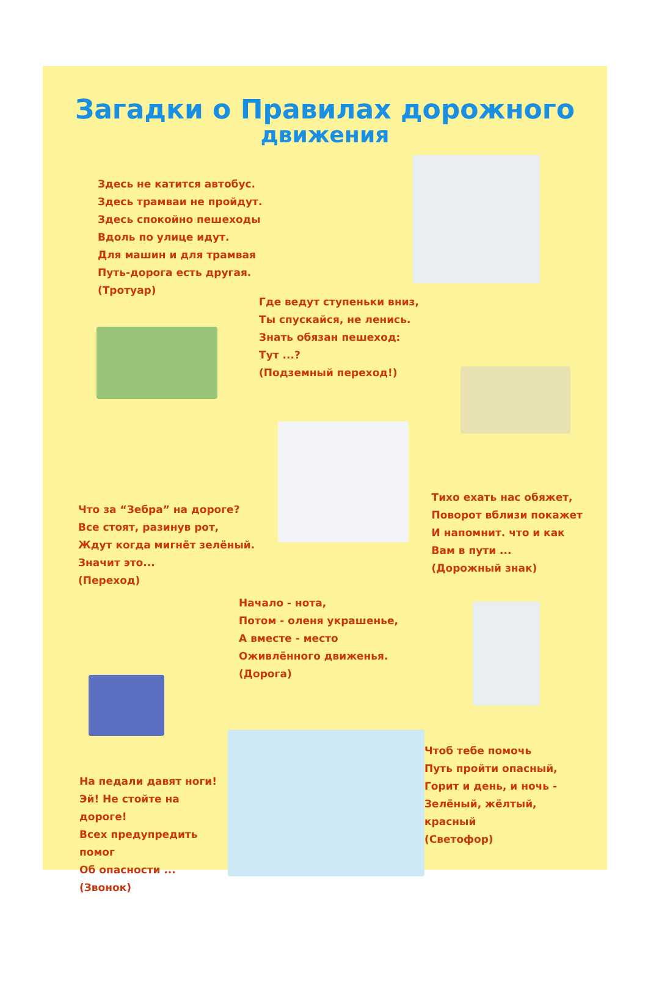Загадки о Правилах дорожного
движения
Здесь не катится автобус.
Здесь трамваи не пройдут.
Здесь спокойно пешеходы
Вдоль по улице идут.
Для машин и для трамвая
Путь-дорога есть другая.
(Тротуар)
Где ведут ступеньки вниз,
Ты спускайся, не ленись.
Знать обязан пешеход:
Тут ...?
(Подземный переход!)
Что за “Зебра” на дороге?
Все стоят, разинув рот,
Ждут когда мигнёт зелёный.
Значит это...
(Переход)
Тихо ехать нас обяжет,
Поворот вблизи покажет
И напомнит. что и как
Вам в пути ...
(Дорожный знак)
Начало - нота,
Потом - оленя украшенье,
А вместе - место
Оживлённого движенья.
(Дорога)
На педали давят ноги!
Эй! Не стойте на дороге!
Всех предупредить помог
Об опасности ...
(Звонок)
Чтоб тебе помочь
Путь пройти опасный,
Горит и день, и ночь -
Зелёный, жёлтый, красный
(Светофор)